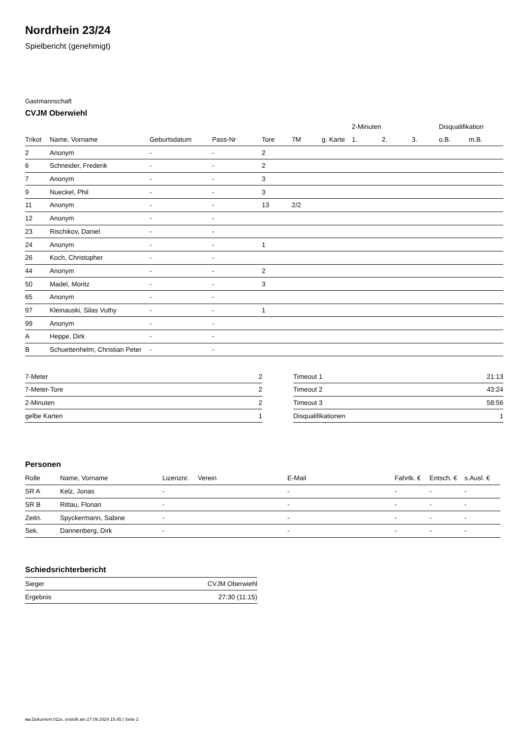Nordrhein 23/24
Spielbericht (genehmigt)
Gastmannschaft
CVJM Oberwiehl
| | | | | | | | 2-Minuten | | | Disqualifikation | |
| --- | --- | --- | --- | --- | --- | --- | --- | --- | --- | --- | --- |
| Trikot | Name, Vorname | Geburtsdatum | Pass-Nr | Tore | 7M | g. Karte | 1. | 2. | 3. | o.B. | m.B. |
| 2 | Anonym | - | - | 2 | | | | | | | |
| 6 | Schneider, Frederik | - | - | 2 | | | | | | | |
| 7 | Anonym | - | - | 3 | | | | | | | |
| 9 | Nueckel, Phil | - | - | 3 | | | | | | | |
| 11 | Anonym | - | - | 13 | 2/2 | | | | | | |
| 12 | Anonym | - | - | | | | | | | | |
| 23 | Rischikov, Daniel | - | - | | | | | | | | |
| 24 | Anonym | - | - | 1 | | | | | | | |
| 26 | Koch, Christopher | - | - | | | | | | | | |
| 44 | Anonym | - | - | 2 | | | | | | | |
| 50 | Madel, Moritz | - | - | 3 | | | | | | | |
| 65 | Anonym | - | - | | | | | | | | |
| 97 | Kleinauski, Silas Vuthy | - | - | 1 | | | | | | | |
| 99 | Anonym | - | - | | | | | | | | |
| A | Heppe, Dirk | - | - | | | | | | | | |
| B | Schuettenhelm, Christian Peter | - | - | | | | | | | | |
| 7-Meter | 2 |
| 7-Meter-Tore | 2 |
| 2-Minuten | 2 |
| gelbe Karten | 1 |
| Timeout 1 | 21:13 |
| Timeout 2 | 43:24 |
| Timeout 3 | 58:56 |
| Disqualifikationen | 1 |
Personen
| Rolle | Name, Vorname | Lizenznr. | Verein | E-Mail | Fahrtk. € | Entsch. € | s.Ausl. € |
| --- | --- | --- | --- | --- | --- | --- | --- |
| SR A | Kelz, Jonas | - | | - | - | - | - |
| SR B | Rittau, Florian | - | | - | - | - | - |
| Zeitn. | Spyckermann, Sabine | - | | - | - | - | - |
| Sek. | Dannenberg, Dirk | - | | - | - | - | - |
Schiedsrichterbericht
| Sieger | CVJM Oberwiehl |
| Ergebnis | 27:30 (11:15) |
nu.Dokument 011e, erstellt am 27.09.2024 15:45 | Seite 2